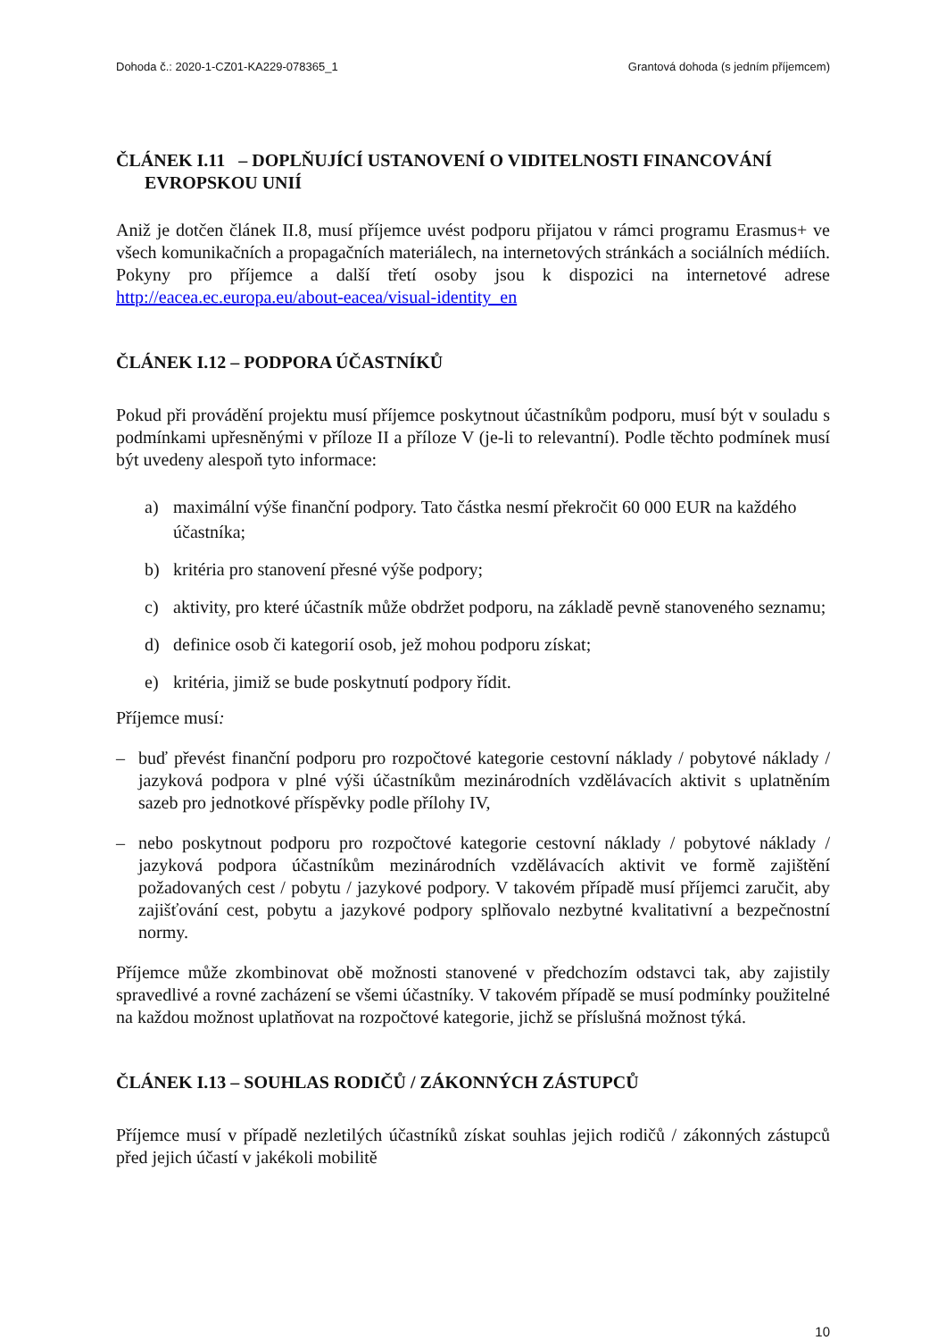Dohoda č.: 2020-1-CZ01-KA229-078365_1 Grantová dohoda (s jedním příjemcem)
ČLÁNEK I.11 – DOPLŇUJÍCÍ USTANOVENÍ O VIDITELNOSTI FINANCOVÁNÍ
EVROPSKOU UNIÍ
Aniž je dotčen článek II.8, musí příjemce uvést podporu přijatou v rámci programu Erasmus+ ve všech komunikačních a propagačních materiálech, na internetových stránkách a sociálních médiích. Pokyny pro příjemce a další třetí osoby jsou k dispozici na internetové adrese http://eacea.ec.europa.eu/about-eacea/visual-identity_en
ČLÁNEK I.12 – PODPORA ÚČASTNÍKŮ
Pokud při provádění projektu musí příjemce poskytnout účastníkům podporu, musí být v souladu s podmínkami upřesněnými v příloze II a příloze V (je-li to relevantní). Podle těchto podmínek musí být uvedeny alespoň tyto informace:
a) maximální výše finanční podpory. Tato částka nesmí překročit 60 000 EUR na každého účastníka;
b) kritéria pro stanovení přesné výše podpory;
c) aktivity, pro které účastník může obdržet podporu, na základě pevně stanoveného seznamu;
d) definice osob či kategorií osob, jež mohou podporu získat;
e) kritéria, jimiž se bude poskytnutí podpory řídit.
Příjemce musí:
– buď převést finanční podporu pro rozpočtové kategorie cestovní náklady / pobytové náklady / jazyková podpora v plné výši účastníkům mezinárodních vzdělávacích aktivit s uplatněním sazeb pro jednotkové příspěvky podle přílohy IV,
– nebo poskytnout podporu pro rozpočtové kategorie cestovní náklady / pobytové náklady / jazyková podpora účastníkům mezinárodních vzdělávacích aktivit ve formě zajištění požadovaných cest / pobytu / jazykové podpory. V takovém případě musí příjemci zaručit, aby zajišťování cest, pobytu a jazykové podpory splňovalo nezbytné kvalitativní a bezpečnostní normy.
Příjemce může zkombinovat obě možnosti stanovené v předchozím odstavci tak, aby zajistily spravedlivé a rovné zacházení se všemi účastníky. V takovém případě se musí podmínky použitelné na každou možnost uplatňovat na rozpočtové kategorie, jichž se příslušná možnost týká.
ČLÁNEK I.13 – SOUHLAS RODIČŮ / ZÁKONNÝCH ZÁSTUPCŮ
Příjemce musí v případě nezletilých účastníků získat souhlas jejich rodičů / zákonných zástupců před jejich účastí v jakékoli mobilitě
10